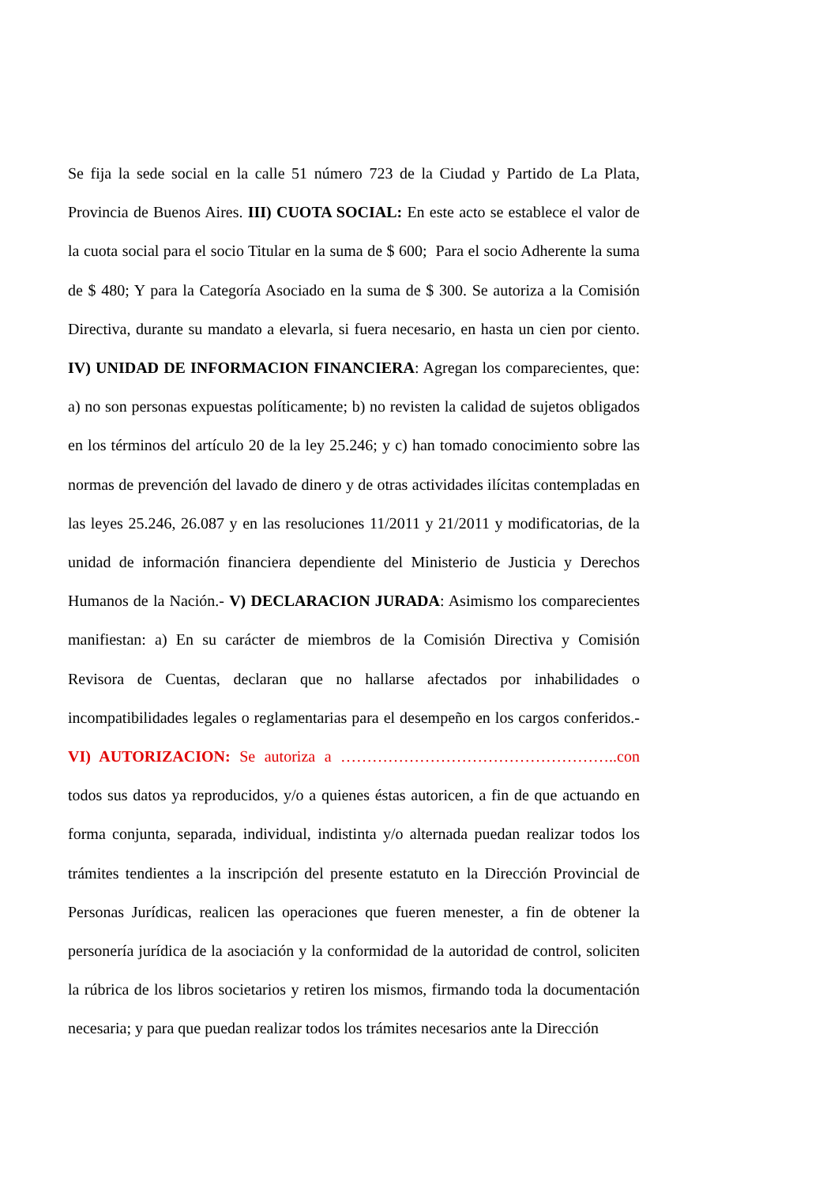Se fija la sede social en la calle 51 número 723 de la Ciudad y Partido de La Plata, Provincia de Buenos Aires. III) CUOTA SOCIAL: En este acto se establece el valor de la cuota social para el socio Titular en la suma de $ 600; Para el socio Adherente la suma de $ 480; Y para la Categoría Asociado en la suma de $ 300. Se autoriza a la Comisión Directiva, durante su mandato a elevarla, si fuera necesario, en hasta un cien por ciento. IV) UNIDAD DE INFORMACION FINANCIERA: Agregan los comparecientes, que: a) no son personas expuestas políticamente; b) no revisten la calidad de sujetos obligados en los términos del artículo 20 de la ley 25.246; y c) han tomado conocimiento sobre las normas de prevención del lavado de dinero y de otras actividades ilícitas contempladas en las leyes 25.246, 26.087 y en las resoluciones 11/2011 y 21/2011 y modificatorias, de la unidad de información financiera dependiente del Ministerio de Justicia y Derechos Humanos de la Nación.- V) DECLARACION JURADA: Asimismo los comparecientes manifiestan: a) En su carácter de miembros de la Comisión Directiva y Comisión Revisora de Cuentas, declaran que no hallarse afectados por inhabilidades o incompatibilidades legales o reglamentarias para el desempeño en los cargos conferidos.- VI) AUTORIZACION: Se autoriza a ……………………………………………..con todos sus datos ya reproducidos, y/o a quienes éstas autoricen, a fin de que actuando en forma conjunta, separada, individual, indistinta y/o alternada puedan realizar todos los trámites tendientes a la inscripción del presente estatuto en la Dirección Provincial de Personas Jurídicas, realicen las operaciones que fueren menester, a fin de obtener la personería jurídica de la asociación y la conformidad de la autoridad de control, soliciten la rúbrica de los libros societarios y retiren los mismos, firmando toda la documentación necesaria; y para que puedan realizar todos los trámites necesarios ante la Dirección